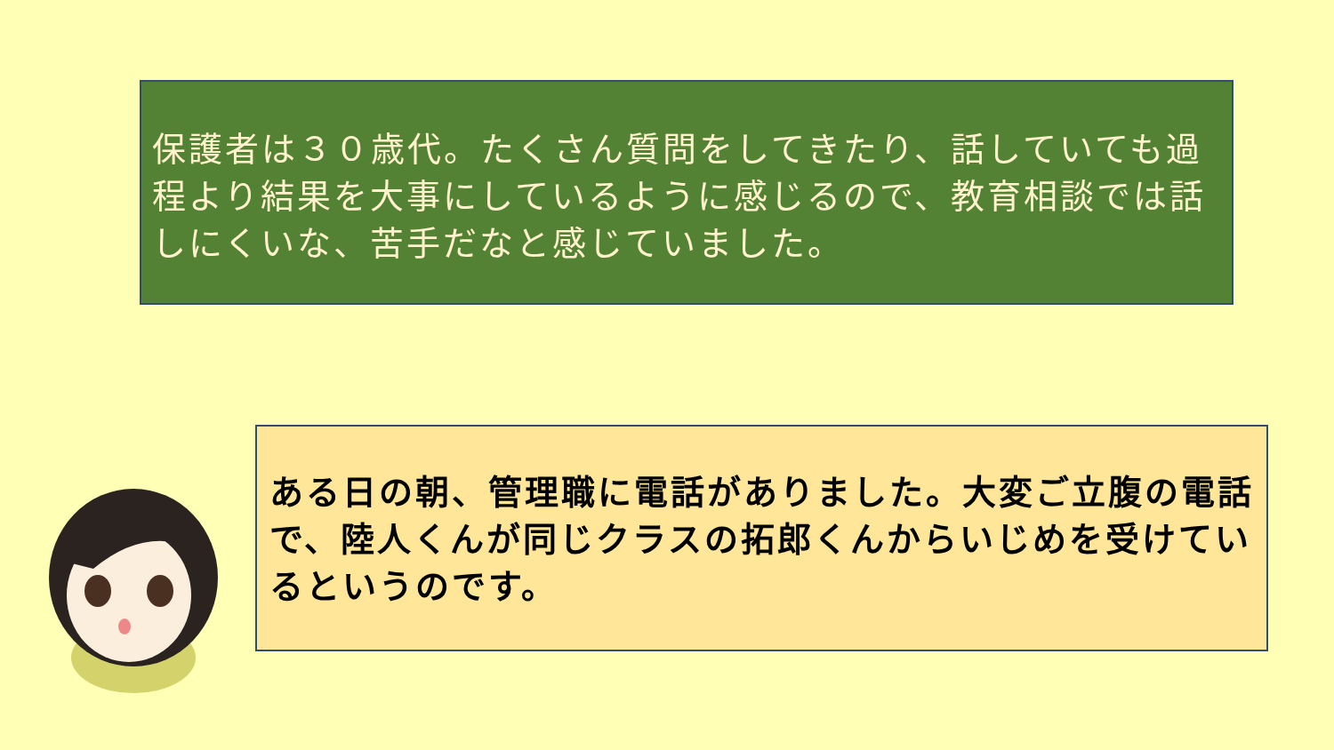保護者は３０歳代。たくさん質問をしてきたり、話していても過程より結果を大事にしているように感じるので、教育相談では話しにくいな、苦手だなと感じていました。
ある日の朝、管理職に電話がありました。大変ご立腹の電話で、陸人くんが同じクラスの拓郎くんからいじめを受けているというのです。